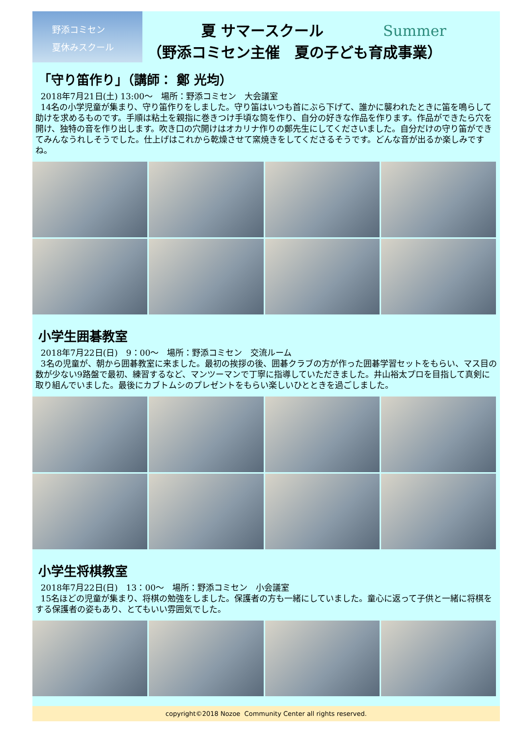野添コミセン
夏休みスクール
夏 サマースクール Summer
（野添コミセン主催　夏の子ども育成事業）
「守り笛作り」（講師： 鄭 光均）
2018年7月21日(土) 13:00～　場所：野添コミセン　大会議室
14名の小学児童が集まり、守り笛作りをしました。守り笛はいつも首にぶら下げて、誰かに襲われたときに笛を鳴らして助けを求めるものです。手順は粘土を親指に巻きつけ手頃な筒を作り、自分の好きな作品を作ります。作品ができたら穴を開け、独特の音を作り出します。吹き口の穴開けはオカリナ作りの鄭先生にしてくださいました。自分だけの守り笛ができてみんなうれしそうでした。仕上げはこれから乾燥させて窯焼きをしてくださるそうです。どんな音が出るか楽しみですね。
小学生囲碁教室
2018年7月22日(日)　9：00～　場所：野添コミセン　交流ルーム
3名の児童が、朝から囲碁教室に来ました。最初の挨拶の後、囲碁クラブの方が作った囲碁学習セットをもらい、マス目の数が少ない9路盤で最初、練習するなど、マンツーマンで丁寧に指導していただきました。井山裕太プロを目指して真剣に取り組んでいました。最後にカブトムシのプレゼントをもらい楽しいひとときを過ごしました。
小学生将棋教室
2018年7月22日(日)　13：00～　場所：野添コミセン　小会議室
15名ほどの児童が集まり、将棋の勉強をしました。保護者の方も一緒にしていました。童心に返って子供と一緒に将棋をする保護者の姿もあり、とてもいい雰囲気でした。
copyright©2018 Nozoe Community Center all rights reserved.